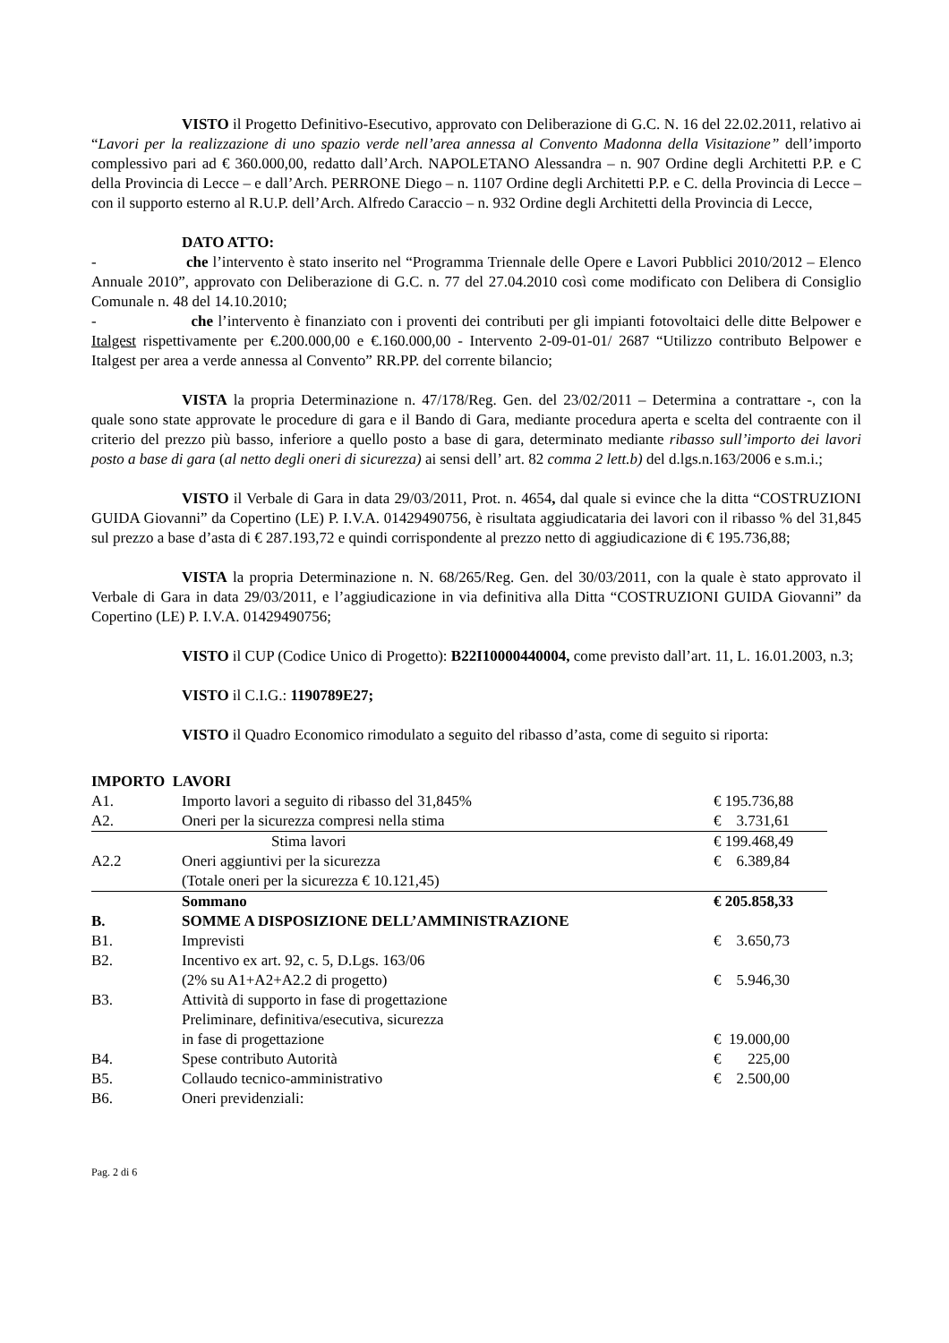VISTO il Progetto Definitivo-Esecutivo, approvato con Deliberazione di G.C. N. 16 del 22.02.2011, relativo ai “Lavori per la realizzazione di uno spazio verde nell’area annessa al Convento Madonna della Visitazione” dell’importo complessivo pari ad € 360.000,00, redatto dall’Arch. NAPOLETANO Alessandra – n. 907 Ordine degli Architetti P.P. e C della Provincia di Lecce – e dall’Arch. PERRONE Diego – n. 1107 Ordine degli Architetti P.P. e C. della Provincia di Lecce – con il supporto esterno al R.U.P. dell’Arch. Alfredo Caraccio – n. 932 Ordine degli Architetti della Provincia di Lecce,
DATO ATTO:
- che l’intervento è stato inserito nel “Programma Triennale delle Opere e Lavori Pubblici 2010/2012 – Elenco Annuale 2010”, approvato con Deliberazione di G.C. n. 77 del 27.04.2010 così come modificato con Delibera di Consiglio Comunale n. 48 del 14.10.2010;
- che l’intervento è finanziato con i proventi dei contributi per gli impianti fotovoltaici delle ditte Belpower e Italgest rispettivamente per €.200.000,00 e €.160.000,00 - Intervento 2-09-01-01/ 2687 “Utilizzo contributo Belpower e Italgest per area a verde annessa al Convento” RR.PP. del corrente bilancio;
VISTA la propria Determinazione n. 47/178/Reg. Gen. del 23/02/2011 – Determina a contrattare -, con la quale sono state approvate le procedure di gara e il Bando di Gara, mediante procedura aperta e scelta del contraente con il criterio del prezzo più basso, inferiore a quello posto a base di gara, determinato mediante ribasso sull’importo dei lavori posto a base di gara (al netto degli oneri di sicurezza) ai sensi dell’ art. 82 comma 2 lett.b) del d.lgs.n.163/2006 e s.m.i.;
VISTO il Verbale di Gara in data 29/03/2011, Prot. n. 4654, dal quale si evince che la ditta “COSTRUZIONI GUIDA Giovanni” da Copertino (LE) P. I.V.A. 01429490756, è risultata aggiudicataria dei lavori con il ribasso % del 31,845 sul prezzo a base d’asta di € 287.193,72 e quindi corrispondente al prezzo netto di aggiudicazione di € 195.736,88;
VISTA la propria Determinazione n. N. 68/265/Reg. Gen. del 30/03/2011, con la quale è stato approvato il Verbale di Gara in data 29/03/2011, e l’aggiudicazione in via definitiva alla Ditta “COSTRUZIONI GUIDA Giovanni” da Copertino (LE) P. I.V.A. 01429490756;
VISTO il CUP (Codice Unico di Progetto): B22I10000440004, come previsto dall’art. 11, L. 16.01.2003, n.3;
VISTO il C.I.G.: 1190789E27;
VISTO il Quadro Economico rimodulato a seguito del ribasso d’asta, come di seguito si riporta:
IMPORTO LAVORI
| A1. | Importo lavori a seguito di ribasso del 31,845% | € 195.736,88 |
| A2. | Oneri per la sicurezza compresi nella stima | € 3.731,61 |
| | Stima lavori | € 199.468,49 |
| A2.2 | Oneri aggiuntivi per la sicurezza | € 6.389,84 |
| | (Totale oneri per la sicurezza € 10.121,45) | |
| | Sommano | € 205.858,33 |
| B. | SOMME A DISPOSIZIONE DELL’AMMINISTRAZIONE | |
| B1. | Imprevisti | € 3.650,73 |
| B2. | Incentivo ex art. 92, c. 5, D.Lgs. 163/06 (2% su A1+A2+A2.2 di progetto) | € 5.946,30 |
| B3. | Attività di supporto in fase di progettazione Preliminare, definitiva/esecutiva, sicurezza in fase di progettazione | € 19.000,00 |
| B4. | Spese contributo Autorità | € 225,00 |
| B5. | Collaudo tecnico-amministrativo | € 2.500,00 |
| B6. | Oneri previdenziali: | |
Pag. 2 di 6